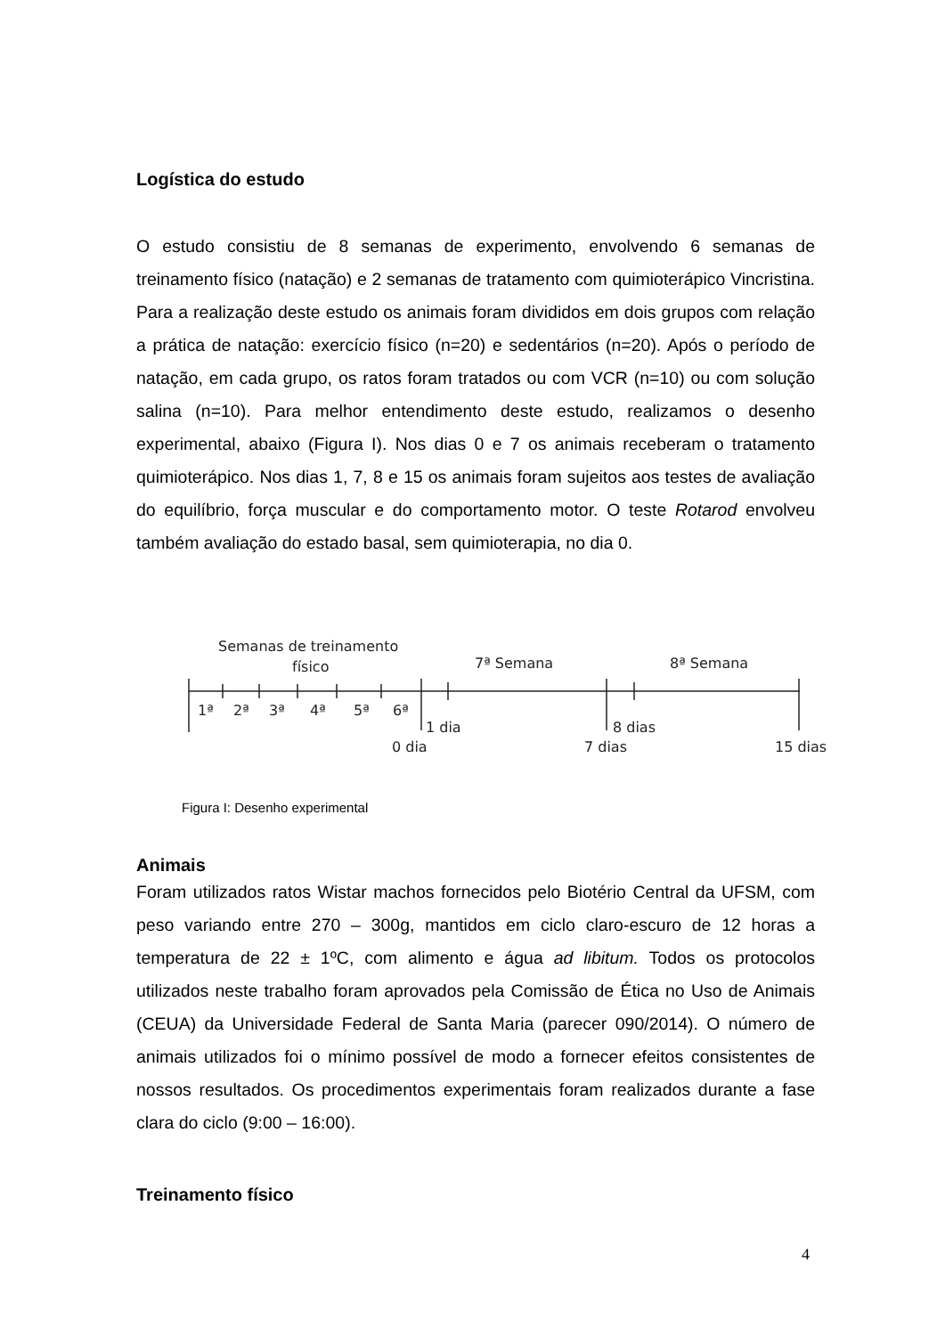Logística do estudo
O estudo consistiu de 8 semanas de experimento, envolvendo 6 semanas de treinamento físico (natação) e 2 semanas de tratamento com quimioterápico Vincristina. Para a realização deste estudo os animais foram divididos em dois grupos com relação a prática de natação: exercício físico (n=20) e sedentários (n=20). Após o período de natação, em cada grupo, os ratos foram tratados ou com VCR (n=10) ou com solução salina (n=10). Para melhor entendimento deste estudo, realizamos o desenho experimental, abaixo (Figura I). Nos dias 0 e 7 os animais receberam o tratamento quimioterápico. Nos dias 1, 7, 8 e 15 os animais foram sujeitos aos testes de avaliação do equilíbrio, força muscular e do comportamento motor. O teste Rotarod envolveu também avaliação do estado basal, sem quimioterapia, no dia 0.
Semanas de treinamento
físico
7ª Semana
8ª Semana
1ª
2ª
3ª
4ª
5ª
6ª
1 dia
8 dias
0 dia
7 dias
15 dias
Figura I: Desenho experimental
Animais
Foram utilizados ratos Wistar machos fornecidos pelo Biotério Central da UFSM, com peso variando entre 270 – 300g, mantidos em ciclo claro-escuro de 12 horas a temperatura de 22 ± 1ºC, com alimento e água ad libitum. Todos os protocolos utilizados neste trabalho foram aprovados pela Comissão de Ética no Uso de Animais (CEUA) da Universidade Federal de Santa Maria (parecer 090/2014). O número de animais utilizados foi o mínimo possível de modo a fornecer efeitos consistentes de nossos resultados. Os procedimentos experimentais foram realizados durante a fase clara do ciclo (9:00 – 16:00).
Treinamento físico
4